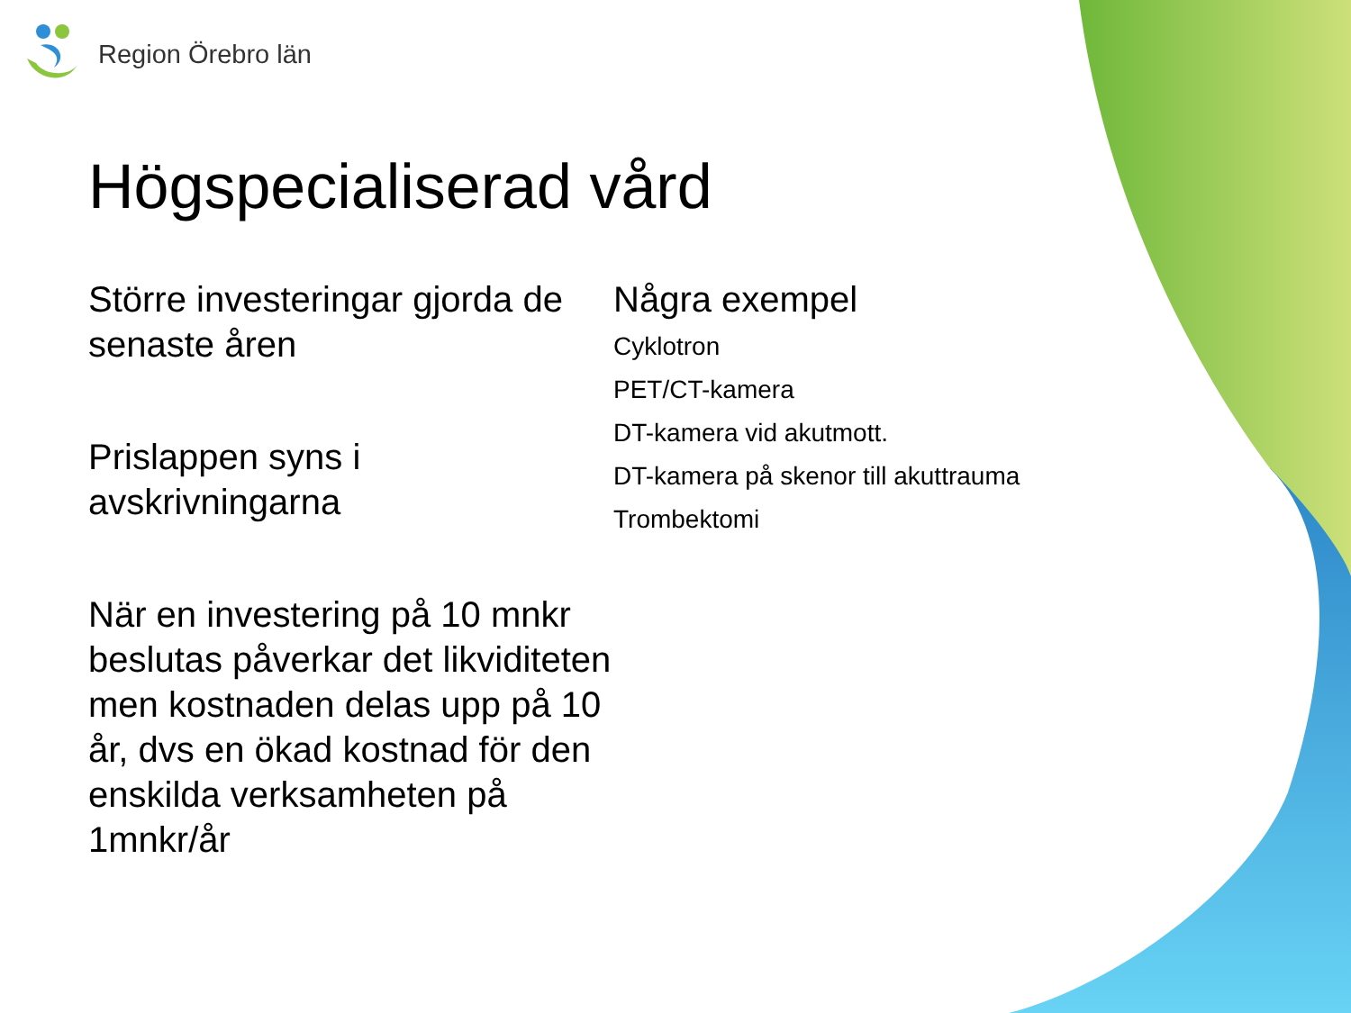Region Örebro län
Högspecialiserad vård
Större investeringar gjorda de senaste åren
Prislappen syns i avskrivningarna
När en investering på 10 mnkr beslutas påverkar det likviditeten men kostnaden delas upp på 10 år, dvs en ökad kostnad för den enskilda verksamheten på 1mnkr/år
Några exempel
Cyklotron
PET/CT-kamera
DT-kamera vid akutmott.
DT-kamera på skenor till akuttrauma
Trombektomi